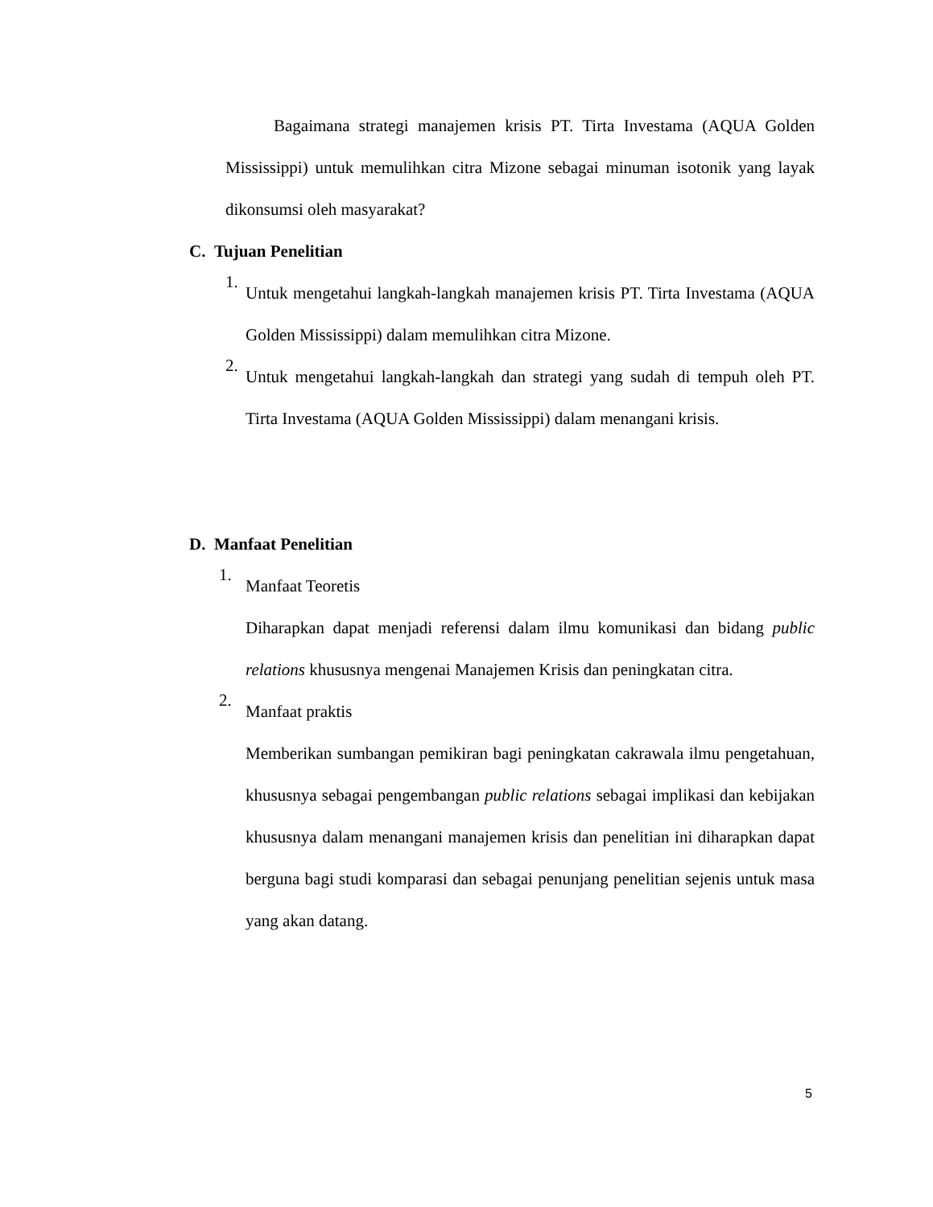Bagaimana strategi manajemen krisis PT. Tirta Investama (AQUA Golden Mississippi) untuk memulihkan citra Mizone sebagai minuman isotonik yang layak dikonsumsi oleh masyarakat?
C. Tujuan Penelitian
1.
Untuk mengetahui langkah-langkah manajemen krisis PT. Tirta Investama (AQUA Golden Mississippi) dalam memulihkan citra Mizone.
2.
Untuk mengetahui langkah-langkah dan strategi yang sudah di tempuh oleh PT. Tirta Investama (AQUA Golden Mississippi) dalam menangani krisis.
D. Manfaat Penelitian
1.
Manfaat Teoretis
Diharapkan dapat menjadi referensi dalam ilmu komunikasi dan bidang public relations khususnya mengenai Manajemen Krisis dan peningkatan citra.
2.
Manfaat praktis
Memberikan sumbangan pemikiran bagi peningkatan cakrawala ilmu pengetahuan, khususnya sebagai pengembangan public relations sebagai implikasi dan kebijakan khususnya dalam menangani manajemen krisis dan penelitian ini diharapkan dapat berguna bagi studi komparasi dan sebagai penunjang penelitian sejenis untuk masa yang akan datang.
5